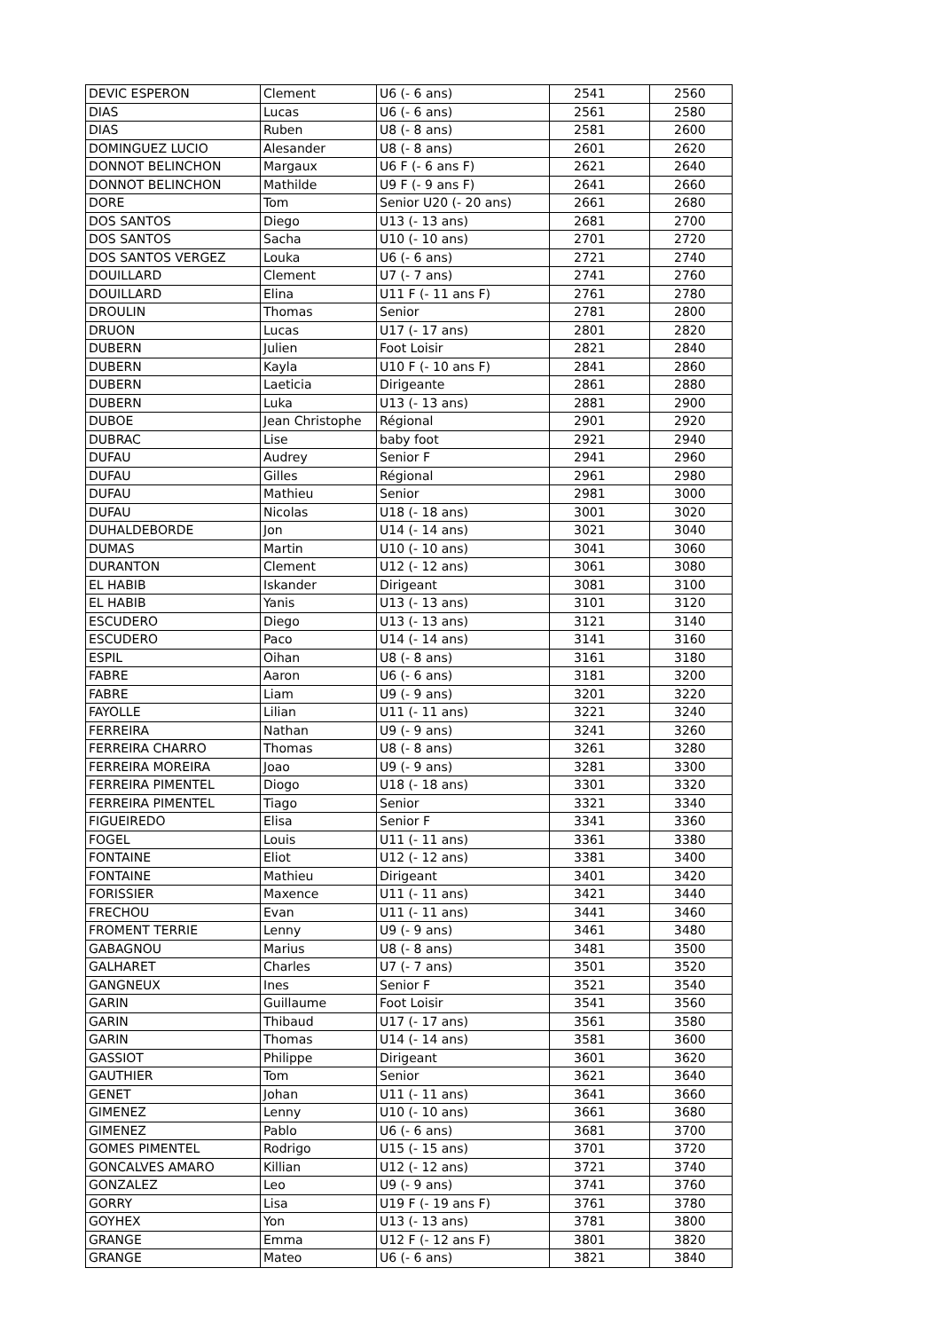| DEVIC ESPERON | Clement | U6 (- 6 ans) | 2541 | 2560 |
| DIAS | Lucas | U6 (- 6 ans) | 2561 | 2580 |
| DIAS | Ruben | U8 (- 8 ans) | 2581 | 2600 |
| DOMINGUEZ LUCIO | Alesander | U8 (- 8 ans) | 2601 | 2620 |
| DONNOT BELINCHON | Margaux | U6 F (- 6 ans F) | 2621 | 2640 |
| DONNOT BELINCHON | Mathilde | U9 F (- 9 ans F) | 2641 | 2660 |
| DORE | Tom | Senior U20 (- 20 ans) | 2661 | 2680 |
| DOS SANTOS | Diego | U13 (- 13 ans) | 2681 | 2700 |
| DOS SANTOS | Sacha | U10 (- 10 ans) | 2701 | 2720 |
| DOS SANTOS VERGEZ | Louka | U6 (- 6 ans) | 2721 | 2740 |
| DOUILLARD | Clement | U7 (- 7 ans) | 2741 | 2760 |
| DOUILLARD | Elina | U11 F (- 11 ans F) | 2761 | 2780 |
| DROULIN | Thomas | Senior | 2781 | 2800 |
| DRUON | Lucas | U17 (- 17 ans) | 2801 | 2820 |
| DUBERN | Julien | Foot Loisir | 2821 | 2840 |
| DUBERN | Kayla | U10 F (- 10 ans F) | 2841 | 2860 |
| DUBERN | Laeticia | Dirigeante | 2861 | 2880 |
| DUBERN | Luka | U13 (- 13 ans) | 2881 | 2900 |
| DUBOE | Jean Christophe | Régional | 2901 | 2920 |
| DUBRAC | Lise | baby foot | 2921 | 2940 |
| DUFAU | Audrey | Senior F | 2941 | 2960 |
| DUFAU | Gilles | Régional | 2961 | 2980 |
| DUFAU | Mathieu | Senior | 2981 | 3000 |
| DUFAU | Nicolas | U18 (- 18 ans) | 3001 | 3020 |
| DUHALDEBORDE | Jon | U14 (- 14 ans) | 3021 | 3040 |
| DUMAS | Martin | U10 (- 10 ans) | 3041 | 3060 |
| DURANTON | Clement | U12 (- 12 ans) | 3061 | 3080 |
| EL HABIB | Iskander | Dirigeant | 3081 | 3100 |
| EL HABIB | Yanis | U13 (- 13 ans) | 3101 | 3120 |
| ESCUDERO | Diego | U13 (- 13 ans) | 3121 | 3140 |
| ESCUDERO | Paco | U14 (- 14 ans) | 3141 | 3160 |
| ESPIL | Oihan | U8 (- 8 ans) | 3161 | 3180 |
| FABRE | Aaron | U6 (- 6 ans) | 3181 | 3200 |
| FABRE | Liam | U9 (- 9 ans) | 3201 | 3220 |
| FAYOLLE | Lilian | U11 (- 11 ans) | 3221 | 3240 |
| FERREIRA | Nathan | U9 (- 9 ans) | 3241 | 3260 |
| FERREIRA CHARRO | Thomas | U8 (- 8 ans) | 3261 | 3280 |
| FERREIRA MOREIRA | Joao | U9 (- 9 ans) | 3281 | 3300 |
| FERREIRA PIMENTEL | Diogo | U18 (- 18 ans) | 3301 | 3320 |
| FERREIRA PIMENTEL | Tiago | Senior | 3321 | 3340 |
| FIGUEIREDO | Elisa | Senior F | 3341 | 3360 |
| FOGEL | Louis | U11 (- 11 ans) | 3361 | 3380 |
| FONTAINE | Eliot | U12 (- 12 ans) | 3381 | 3400 |
| FONTAINE | Mathieu | Dirigeant | 3401 | 3420 |
| FORISSIER | Maxence | U11 (- 11 ans) | 3421 | 3440 |
| FRECHOU | Evan | U11 (- 11 ans) | 3441 | 3460 |
| FROMENT TERRIE | Lenny | U9 (- 9 ans) | 3461 | 3480 |
| GABAGNOU | Marius | U8 (- 8 ans) | 3481 | 3500 |
| GALHARET | Charles | U7 (- 7 ans) | 3501 | 3520 |
| GANGNEUX | Ines | Senior F | 3521 | 3540 |
| GARIN | Guillaume | Foot Loisir | 3541 | 3560 |
| GARIN | Thibaud | U17 (- 17 ans) | 3561 | 3580 |
| GARIN | Thomas | U14 (- 14 ans) | 3581 | 3600 |
| GASSIOT | Philippe | Dirigeant | 3601 | 3620 |
| GAUTHIER | Tom | Senior | 3621 | 3640 |
| GENET | Johan | U11 (- 11 ans) | 3641 | 3660 |
| GIMENEZ | Lenny | U10 (- 10 ans) | 3661 | 3680 |
| GIMENEZ | Pablo | U6 (- 6 ans) | 3681 | 3700 |
| GOMES PIMENTEL | Rodrigo | U15 (- 15 ans) | 3701 | 3720 |
| GONCALVES AMARO | Killian | U12 (- 12 ans) | 3721 | 3740 |
| GONZALEZ | Leo | U9 (- 9 ans) | 3741 | 3760 |
| GORRY | Lisa | U19 F (- 19 ans F) | 3761 | 3780 |
| GOYHEX | Yon | U13 (- 13 ans) | 3781 | 3800 |
| GRANGE | Emma | U12 F (- 12 ans F) | 3801 | 3820 |
| GRANGE | Mateo | U6 (- 6 ans) | 3821 | 3840 |